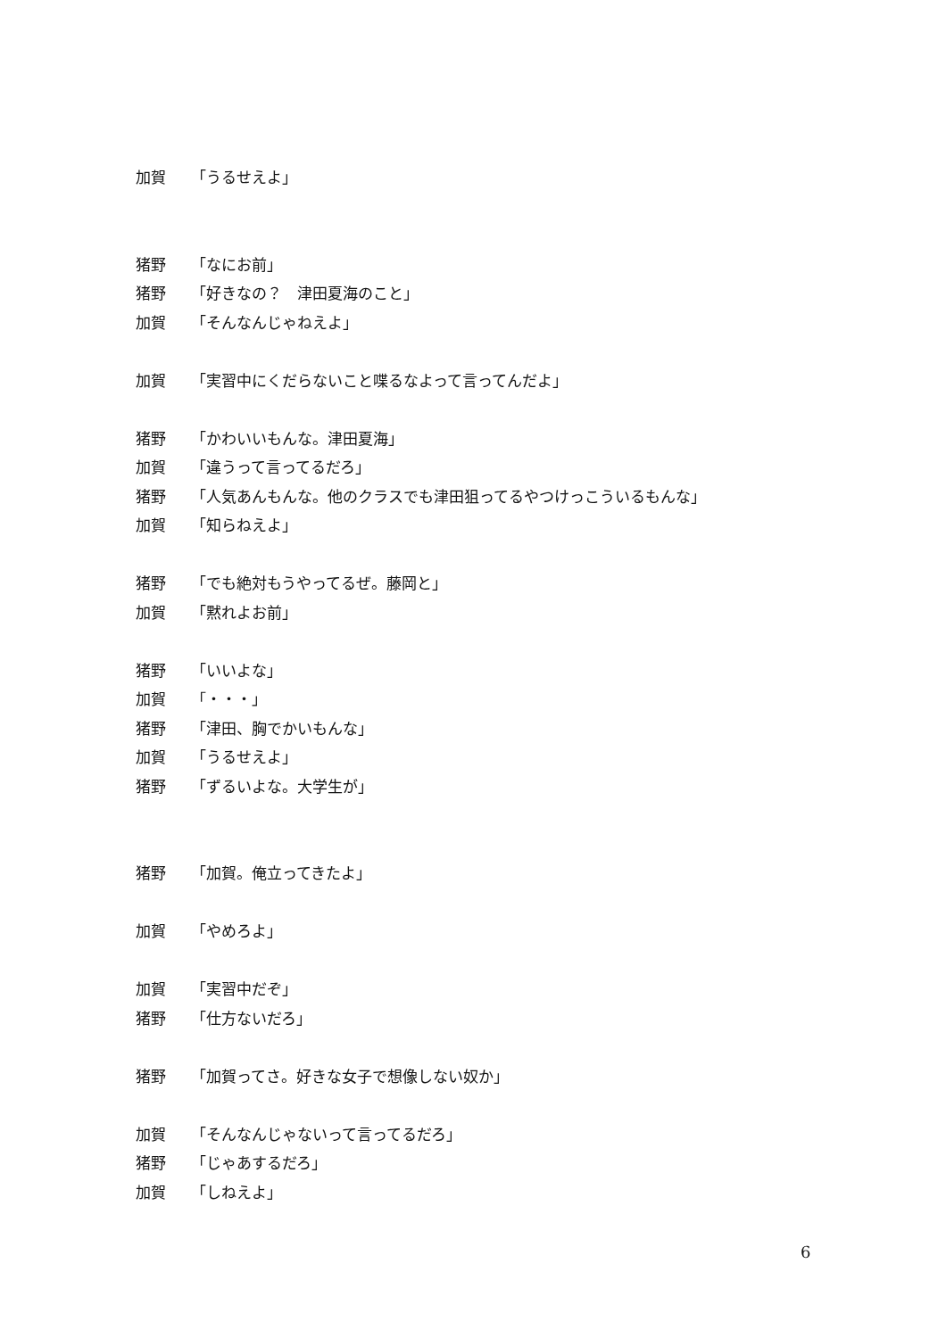加賀 「うるせえよ」
猪野 「なにお前」
猪野 「好きなの？　津田夏海のこと」
加賀 「そんなんじゃねえよ」
加賀 「実習中にくだらないこと喋るなよって言ってんだよ」
猪野 「かわいいもんな。津田夏海」
加賀 「違うって言ってるだろ」
猪野 「人気あんもんな。他のクラスでも津田狙ってるやつけっこういるもんな」
加賀 「知らねえよ」
猪野 「でも絶対もうやってるぜ。藤岡と」
加賀 「黙れよお前」
猪野 「いいよな」
加賀 「・・・」
猪野 「津田、胸でかいもんな」
加賀 「うるせえよ」
猪野 「ずるいよな。大学生が」
猪野 「加賀。俺立ってきたよ」
加賀 「やめろよ」
加賀 「実習中だぞ」
猪野 「仕方ないだろ」
猪野 「加賀ってさ。好きな女子で想像しない奴か」
加賀 「そんなんじゃないって言ってるだろ」
猪野 「じゃあするだろ」
加賀 「しねえよ」
6